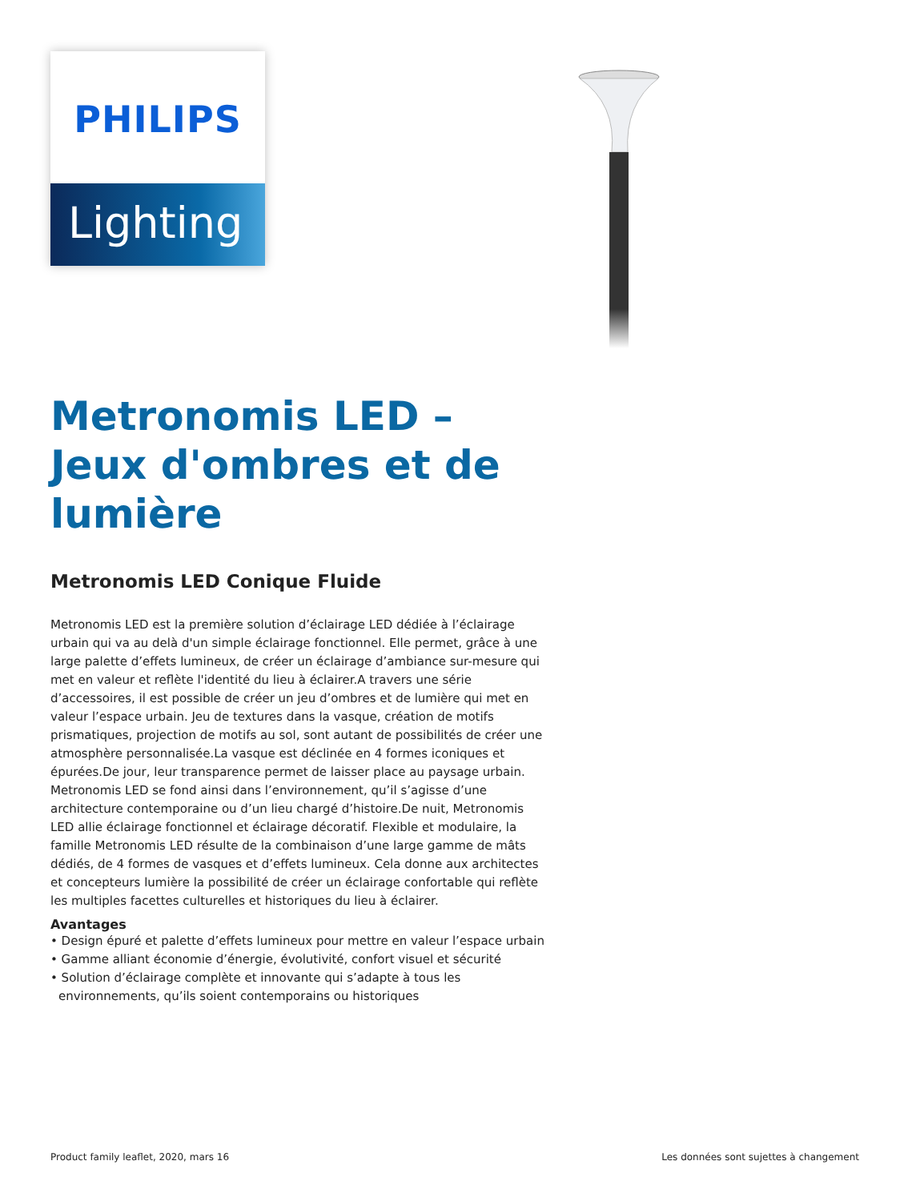PHILIPS
Lighting
Metronomis LED – Jeux d'ombres et de lumière
Metronomis LED Conique Fluide
Metronomis LED est la première solution d’éclairage LED dédiée à l’éclairage urbain qui va au delà d'un simple éclairage fonctionnel. Elle permet, grâce à une large palette d’effets lumineux, de créer un éclairage d’ambiance sur-mesure qui met en valeur et reflète l'identité du lieu à éclairer.A travers une série d’accessoires, il est possible de créer un jeu d’ombres et de lumière qui met en valeur l’espace urbain. Jeu de textures dans la vasque, création de motifs prismatiques, projection de motifs au sol, sont autant de possibilités de créer une atmosphère personnalisée.La vasque est déclinée en 4 formes iconiques et épurées.De jour, leur transparence permet de laisser place au paysage urbain. Metronomis LED se fond ainsi dans l’environnement, qu’il s’agisse d’une architecture contemporaine ou d’un lieu chargé d’histoire.De nuit, Metronomis LED allie éclairage fonctionnel et éclairage décoratif. Flexible et modulaire, la famille Metronomis LED résulte de la combinaison d’une large gamme de mâts dédiés, de 4 formes de vasques et d’effets lumineux. Cela donne aux architectes et concepteurs lumière la possibilité de créer un éclairage confortable qui reflète les multiples facettes culturelles et historiques du lieu à éclairer.
Avantages
• Design épuré et palette d’effets lumineux pour mettre en valeur l’espace urbain
• Gamme alliant économie d’énergie, évolutivité, confort visuel et sécurité
• Solution d’éclairage complète et innovante qui s’adapte à tous les environnements, qu’ils soient contemporains ou historiques
Product family leaflet, 2020, mars 16 Les données sont sujettes à changement